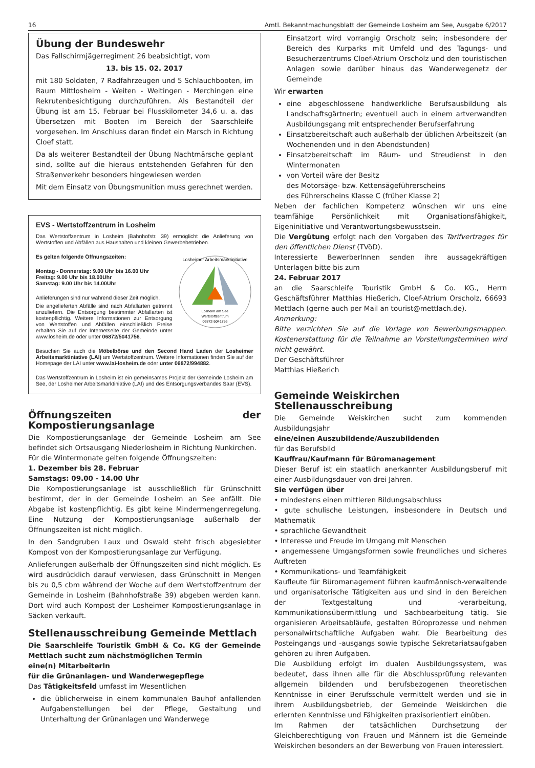16 Amtl. Bekanntmachungsblatt der Gemeinde Losheim am See, Ausgabe 6/2017
Übung der Bundeswehr
Das Fallschirmjägerregiment 26 beabsichtigt, vom
13. bis 15. 02. 2017
mit 180 Soldaten, 7 Radfahrzeugen und 5 Schlauchbooten, im Raum Mittlosheim - Weiten - Weitingen - Merchingen eine Rekrutenbesichtigung durchzuführen. Als Bestandteil der Übung ist am 15. Februar bei Flusskilometer 34,6 u. a. das Übersetzen mit Booten im Bereich der Saarschleife vorgesehen. Im Anschluss daran findet ein Marsch in Richtung Cloef statt.
Da als weiterer Bestandteil der Übung Nachtmärsche geplant sind, sollte auf die hieraus entstehenden Gefahren für den Straßenverkehr besonders hingewiesen werden
Mit dem Einsatz von Übungsmunition muss gerechnet werden.
EVS - Wertstoffzentrum in Losheim
Das Wertstoffzentrum in Losheim (Bahnhofstr. 39) ermöglicht die Anlieferung von Wertstoffen und Abfällen aus Haushalten und kleinen Gewerbebetrieben.
Losheimer Arbeitsmarktinitiative
Losheim am See
Wertstoffzentrum
06872-5041756
Es gelten folgende Öffnungszeiten:
Montag - Donnerstag: 9.00 Uhr bis 16.00 Uhr
Freitag: 9.00 Uhr bis 18.00Uhr
Samstag: 9.00 Uhr bis 14.00Uhr
Anlieferungen sind nur während dieser Zeit möglich.
Die angelieferten Abfälle sind nach Abfallarten getrennt anzuliefern. Die Entsorgung bestimmter Abfallarten ist kostenpflichtig. Weitere Informationen zur Entsorgung von Wertstoffen und Abfällen einschließlich Preise erhalten Sie auf der Internetseite der Gemeinde unter www.losheim.de oder unter 06872/5041756.
Besuchen Sie auch die Möbelbörse und den Second Hand Laden der Losheimer Arbeitsmarktiniative (LAI) am Wertstoffzentrum. Weitere Informationen finden Sie auf der Homepage der LAI unter www.lai-losheim.de oder unter 06872/994882.
Das Wertstoffzentrum in Losheim ist ein gemeinsames Projekt der Gemeinde Losheim am See, der Losheimer Arbeitsmarktiniative (LAI) und des Entsorgungsverbandes Saar (EVS).
Öffnungszeiten der Kompostierungsanlage
Die Kompostierungsanlage der Gemeinde Losheim am See befindet sich Ortsausgang Niederlosheim in Richtung Nunkirchen.
Für die Wintermonate gelten folgende Öffnungszeiten:
1. Dezember bis 28. Februar
Samstags: 09.00 - 14.00 Uhr
Die Kompostierungsanlage ist ausschließlich für Grünschnitt bestimmt, der in der Gemeinde Losheim an See anfällt. Die Abgabe ist kostenpflichtig. Es gibt keine Mindermengenregelung. Eine Nutzung der Kompostierungsanlage außerhalb der Öffnungszeiten ist nicht möglich.
In den Sandgruben Laux und Oswald steht frisch abgesiebter Kompost von der Kompostierungsanlage zur Verfügung.
Anlieferungen außerhalb der Öffnungszeiten sind nicht möglich. Es wird ausdrücklich darauf verwiesen, dass Grünschnitt in Mengen bis zu 0,5 cbm während der Woche auf dem Wertstoffzentrum der Gemeinde in Losheim (Bahnhofstraße 39) abgeben werden kann. Dort wird auch Kompost der Losheimer Kompostierungsanlage in Säcken verkauft.
Stellenausschreibung Gemeinde Mettlach
Die Saarschleife Touristik GmbH & Co. KG der Gemeinde Mettlach sucht zum nächstmöglichen Termin
eine(n) MitarbeiterIn
für die Grünanlagen- und Wanderwegepflege
Das Tätigkeitsfeld umfasst im Wesentlichen
die üblicherweise in einem kommunalen Bauhof anfallenden Aufgabenstellungen bei der Pflege, Gestaltung und Unterhaltung der Grünanlagen und Wanderwege
Einsatzort wird vorrangig Orscholz sein; insbesondere der Bereich des Kurparks mit Umfeld und des Tagungs- und Besucherzentrums Cloef-Atrium Orscholz und den touristischen Anlagen sowie darüber hinaus das Wanderwegenetz der Gemeinde
Wir erwarten
eine abgeschlossene handwerkliche Berufsausbildung als LandschaftsgärtnerIn; eventuell auch in einem artverwandten Ausbildungsgang mit entsprechender Berufserfahrung
Einsatzbereitschaft auch außerhalb der üblichen Arbeitszeit (an Wochenenden und in den Abendstunden)
Einsatzbereitschaft im Räum- und Streudienst in den Wintermonaten
von Vorteil wäre der Besitz
des Motorsäge- bzw. Kettensägeführerscheins
des Führerscheins Klasse C (früher Klasse 2)
Neben der fachlichen Kompetenz wünschen wir uns eine teamfähige Persönlichkeit mit Organisationsfähigkeit, Eigeninitiative und Verantwortungsbewusstsein.
Die Vergütung erfolgt nach den Vorgaben des Tarifvertrages für den öffentlichen Dienst (TVöD).
Interessierte BewerberInnen senden ihre aussagekräftigen Unterlagen bitte bis zum
24. Februar 2017
an die Saarschleife Touristik GmbH & Co. KG., Herrn Geschäftsführer Matthias Hießerich, Cloef-Atrium Orscholz, 66693 Mettlach (gerne auch per Mail an tourist@mettlach.de).
Anmerkung:
Bitte verzichten Sie auf die Vorlage von Bewerbungsmappen. Kostenerstattung für die Teilnahme an Vorstellungsterminen wird nicht gewährt.
Der Geschäftsführer
Matthias Hießerich
Gemeinde Weiskirchen
Stellenausschreibung
Die Gemeinde Weiskirchen sucht zum kommenden Ausbildungsjahr
eine/einen Auszubildende/Auszubildenden
für das Berufsbild
Kauffrau/Kaufmann für Büromanagement
Dieser Beruf ist ein staatlich anerkannter Ausbildungsberuf mit einer Ausbildungsdauer von drei Jahren.
Sie verfügen über
• mindestens einen mittleren Bildungsabschluss
• gute schulische Leistungen, insbesondere in Deutsch und Mathematik
• sprachliche Gewandtheit
• Interesse und Freude im Umgang mit Menschen
• angemessene Umgangsformen sowie freundliches und sicheres Auftreten
• Kommunikations- und Teamfähigkeit
Kaufleute für Büromanagement führen kaufmännisch-verwaltende und organisatorische Tätigkeiten aus und sind in den Bereichen der Textgestaltung und -verarbeitung, Kommunikationsübermittlung und Sachbearbeitung tätig. Sie organisieren Arbeitsabläufe, gestalten Büroprozesse und nehmen personalwirtschaftliche Aufgaben wahr. Die Bearbeitung des Posteingangs und -ausgangs sowie typische Sekretariatsaufgaben gehören zu ihren Aufgaben.
Die Ausbildung erfolgt im dualen Ausbildungssystem, was bedeutet, dass ihnen alle für die Abschlussprüfung relevanten allgemein bildenden und berufsbezogenen theoretischen Kenntnisse in einer Berufsschule vermittelt werden und sie in ihrem Ausbildungsbetrieb, der Gemeinde Weiskirchen die erlernten Kenntnisse und Fähigkeiten praxisorientiert einüben.
Im Rahmen der tatsächlichen Durchsetzung der Gleichberechtigung von Frauen und Männern ist die Gemeinde Weiskirchen besonders an der Bewerbung von Frauen interessiert.